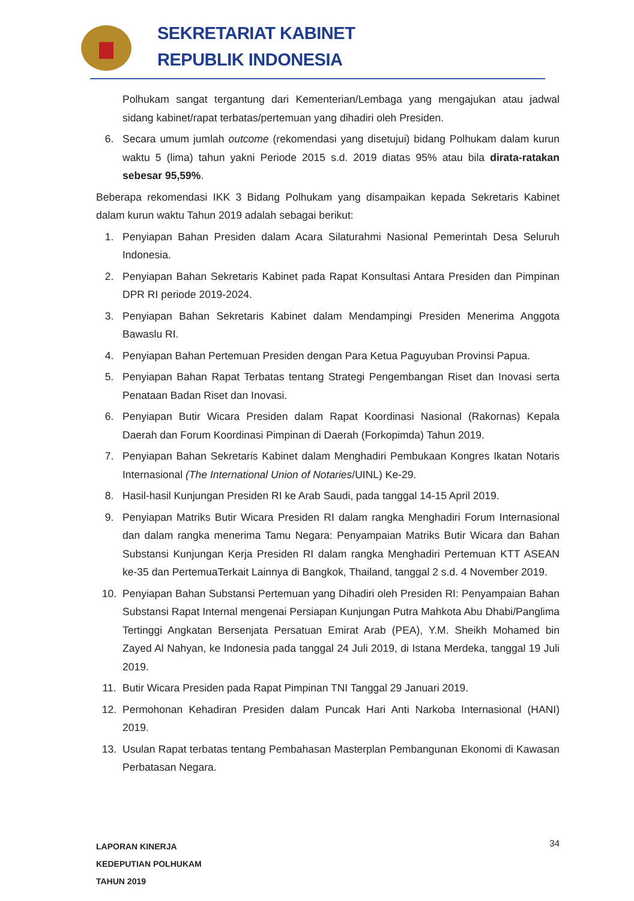SEKRETARIAT KABINET
REPUBLIK INDONESIA
Polhukam sangat tergantung dari Kementerian/Lembaga yang mengajukan atau jadwal sidang kabinet/rapat terbatas/pertemuan yang dihadiri oleh Presiden.
6. Secara umum jumlah outcome (rekomendasi yang disetujui) bidang Polhukam dalam kurun waktu 5 (lima) tahun yakni Periode 2015 s.d. 2019 diatas 95% atau bila dirata-ratakan sebesar 95,59%.
Beberapa rekomendasi IKK 3 Bidang Polhukam yang disampaikan kepada Sekretaris Kabinet dalam kurun waktu Tahun 2019 adalah sebagai berikut:
1. Penyiapan Bahan Presiden dalam Acara Silaturahmi Nasional Pemerintah Desa Seluruh Indonesia.
2. Penyiapan Bahan Sekretaris Kabinet pada Rapat Konsultasi Antara Presiden dan Pimpinan DPR RI periode 2019-2024.
3. Penyiapan Bahan Sekretaris Kabinet dalam Mendampingi Presiden Menerima Anggota Bawaslu RI.
4. Penyiapan Bahan Pertemuan Presiden dengan Para Ketua Paguyuban Provinsi Papua.
5. Penyiapan Bahan Rapat Terbatas tentang Strategi Pengembangan Riset dan Inovasi serta Penataan Badan Riset dan Inovasi.
6. Penyiapan Butir Wicara Presiden dalam Rapat Koordinasi Nasional (Rakornas) Kepala Daerah dan Forum Koordinasi Pimpinan di Daerah (Forkopimda) Tahun 2019.
7. Penyiapan Bahan Sekretaris Kabinet dalam Menghadiri Pembukaan Kongres Ikatan Notaris Internasional (The International Union of Notaries/UINL) Ke-29.
8. Hasil-hasil Kunjungan Presiden RI ke Arab Saudi, pada tanggal 14-15 April 2019.
9. Penyiapan Matriks Butir Wicara Presiden RI dalam rangka Menghadiri Forum Internasional dan dalam rangka menerima Tamu Negara: Penyampaian Matriks Butir Wicara dan Bahan Substansi Kunjungan Kerja Presiden RI dalam rangka Menghadiri Pertemuan KTT ASEAN ke-35 dan PertemuaTerkait Lainnya di Bangkok, Thailand, tanggal 2 s.d. 4 November 2019.
10. Penyiapan Bahan Substansi Pertemuan yang Dihadiri oleh Presiden RI: Penyampaian Bahan Substansi Rapat Internal mengenai Persiapan Kunjungan Putra Mahkota Abu Dhabi/Panglima Tertinggi Angkatan Bersenjata Persatuan Emirat Arab (PEA), Y.M. Sheikh Mohamed bin Zayed Al Nahyan, ke Indonesia pada tanggal 24 Juli 2019, di Istana Merdeka, tanggal 19 Juli 2019.
11. Butir Wicara Presiden pada Rapat Pimpinan TNI Tanggal 29 Januari 2019.
12. Permohonan Kehadiran Presiden dalam Puncak Hari Anti Narkoba Internasional (HANI) 2019.
13. Usulan Rapat terbatas tentang Pembahasan Masterplan Pembangunan Ekonomi di Kawasan Perbatasan Negara.
LAPORAN KINERJA
KEDEPUTIAN POLHUKAM
TAHUN 2019
34